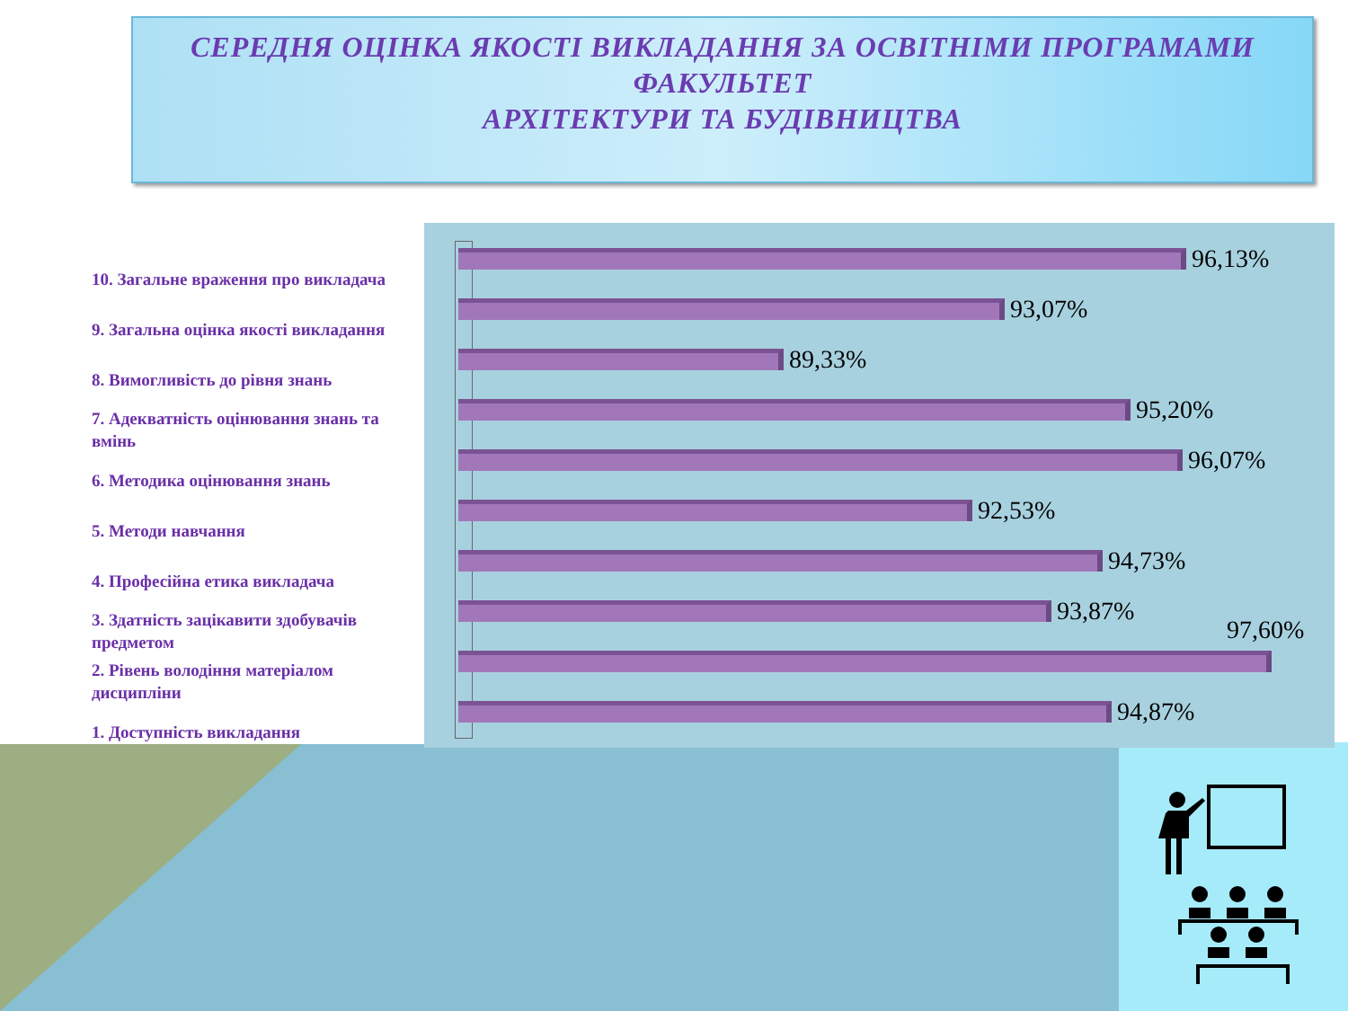СЕРЕДНЯ ОЦІНКА ЯКОСТІ ВИКЛАДАННЯ ЗА ОСВІТНІМИ ПРОГРАМАМИ
ФАКУЛЬТЕТ
АРХІТЕКТУРИ ТА БУДІВНИЦТВА
10. Загальне враження про викладача
9. Загальна оцінка якості викладання
8. Вимогливість до рівня знань
7. Адекватність оцінювання знань та вмінь
6. Методика оцінювання знань
5. Методи навчання
4. Професійна етика викладача
3. Здатність зацікавити здобувачів предметом
2. Рівень володіння матеріалом дисципліни
1. Доступність викладання
96,13%
93,07%
89,33%
95,20%
96,07%
92,53%
94,73%
93,87%
97,60%
94,87%